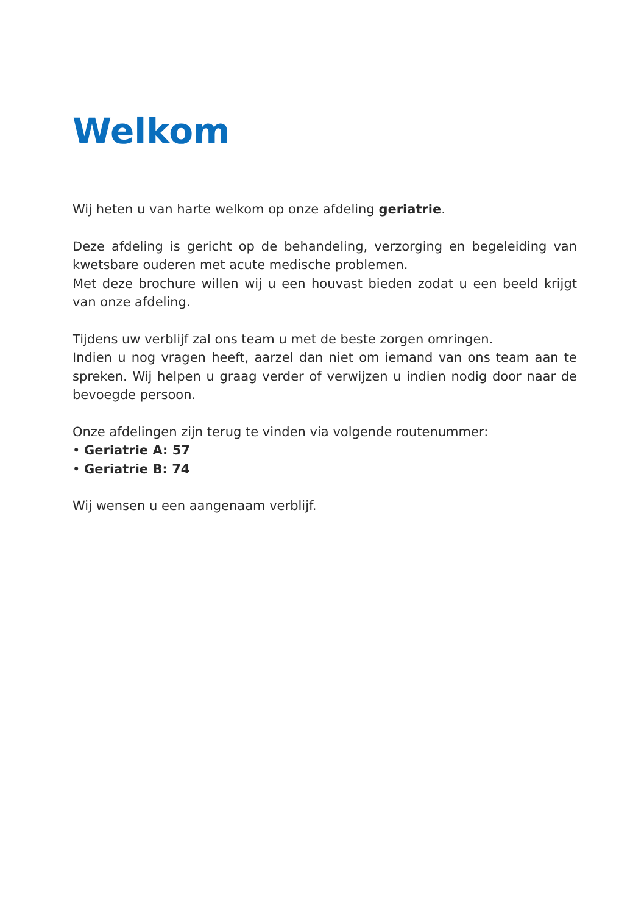Welkom
Wij heten u van harte welkom op onze afdeling geriatrie.
Deze afdeling is gericht op de behandeling, verzorging en begeleiding van kwetsbare ouderen met acute medische problemen.
Met deze brochure willen wij u een houvast bieden zodat u een beeld krijgt van onze afdeling.
Tijdens uw verblijf zal ons team u met de beste zorgen omringen.
Indien u nog vragen heeft, aarzel dan niet om iemand van ons team aan te spreken. Wij helpen u graag verder of verwijzen u indien nodig door naar de bevoegde persoon.
Onze afdelingen zijn terug te vinden via volgende routenummer:
• Geriatrie A: 57
• Geriatrie B: 74
Wij wensen u een aangenaam verblijf.